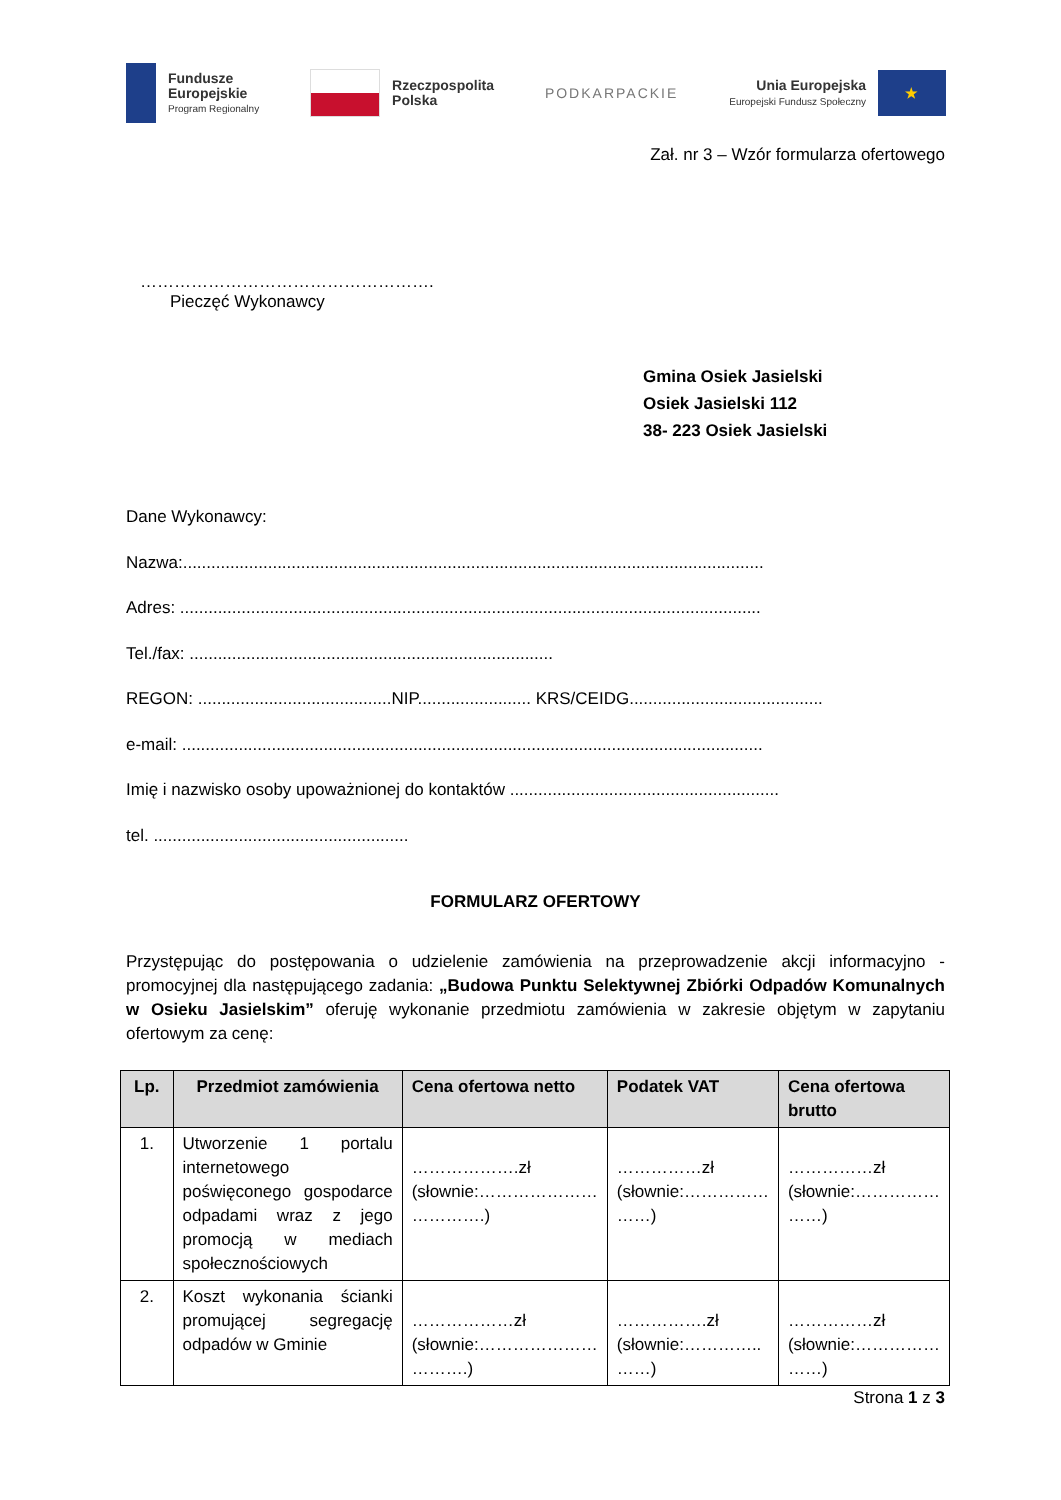Fundusze
Europejskie
Program Regionalny
Rzeczpospolita
Polska
PODKARPACKIE
Unia Europejska
Europejski Fundusz Społeczny
★
Zał. nr 3 – Wzór formularza ofertowego
…………………………………………….
Pieczęć Wykonawcy
Gmina Osiek Jasielski
Osiek Jasielski 112
38- 223 Osiek Jasielski
Dane Wykonawcy:
Nazwa:...........................................................................................................................
Adres: ...........................................................................................................................
Tel./fax: .............................................................................
REGON: .........................................NIP........................ KRS/CEIDG.........................................
e-mail: ...........................................................................................................................
Imię i nazwisko osoby upoważnionej do kontaktów .........................................................
tel. ......................................................
FORMULARZ OFERTOWY
Przystępując do postępowania o udzielenie zamówienia na przeprowadzenie akcji informacyjno - promocyjnej dla następującego zadania: „Budowa Punktu Selektywnej Zbiórki Odpadów Komunalnych w Osieku Jasielskim” oferuję wykonanie przedmiotu zamówienia w zakresie objętym w zapytaniu ofertowym za cenę:
| Lp. | Przedmiot zamówienia | Cena ofertowa netto | Podatek VAT | Cena ofertowa brutto |
| --- | --- | --- | --- | --- |
| 1. | Utworzenie 1 portalu internetowego poświęconego gospodarce odpadami wraz z jego promocją w mediach społecznościowych | ……………….zł (słownie:………………… ………….) | ……………zł (słownie:…………… ……) | ……………zł (słownie:…………… ……) |
| 2. | Koszt wykonania ścianki promującej segregację odpadów w Gminie | ………………zł (słownie:………………… ……….) | …………….zł (słownie:………….. ……) | ……………zł (słownie:…………… ……) |
Strona 1 z 3